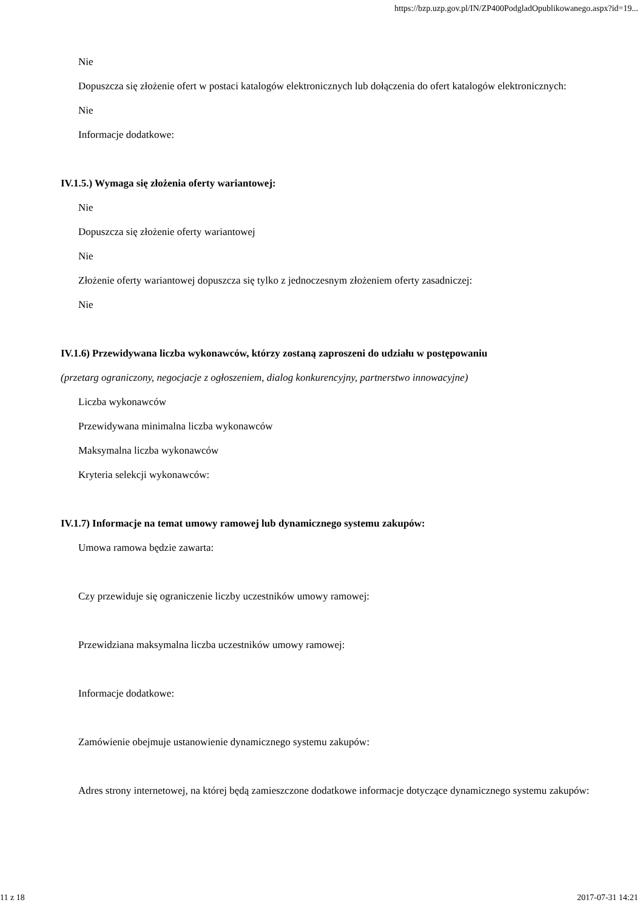https://bzp.uzp.gov.pl/IN/ZP400PodgladOpublikowanego.aspx?id=19...
Nie
Dopuszcza się złożenie ofert w postaci katalogów elektronicznych lub dołączenia do ofert katalogów elektronicznych:
Nie
Informacje dodatkowe:
IV.1.5.) Wymaga się złożenia oferty wariantowej:
Nie
Dopuszcza się złożenie oferty wariantowej
Nie
Złożenie oferty wariantowej dopuszcza się tylko z jednoczesnym złożeniem oferty zasadniczej:
Nie
IV.1.6) Przewidywana liczba wykonawców, którzy zostaną zaproszeni do udziału w postępowaniu
(przetarg ograniczony, negocjacje z ogłoszeniem, dialog konkurencyjny, partnerstwo innowacyjne)
Liczba wykonawców
Przewidywana minimalna liczba wykonawców
Maksymalna liczba wykonawców
Kryteria selekcji wykonawców:
IV.1.7) Informacje na temat umowy ramowej lub dynamicznego systemu zakupów:
Umowa ramowa będzie zawarta:
Czy przewiduje się ograniczenie liczby uczestników umowy ramowej:
Przewidziana maksymalna liczba uczestników umowy ramowej:
Informacje dodatkowe:
Zamówienie obejmuje ustanowienie dynamicznego systemu zakupów:
Adres strony internetowej, na której będą zamieszczone dodatkowe informacje dotyczące dynamicznego systemu zakupów:
11 z 18 2017-07-31 14:21